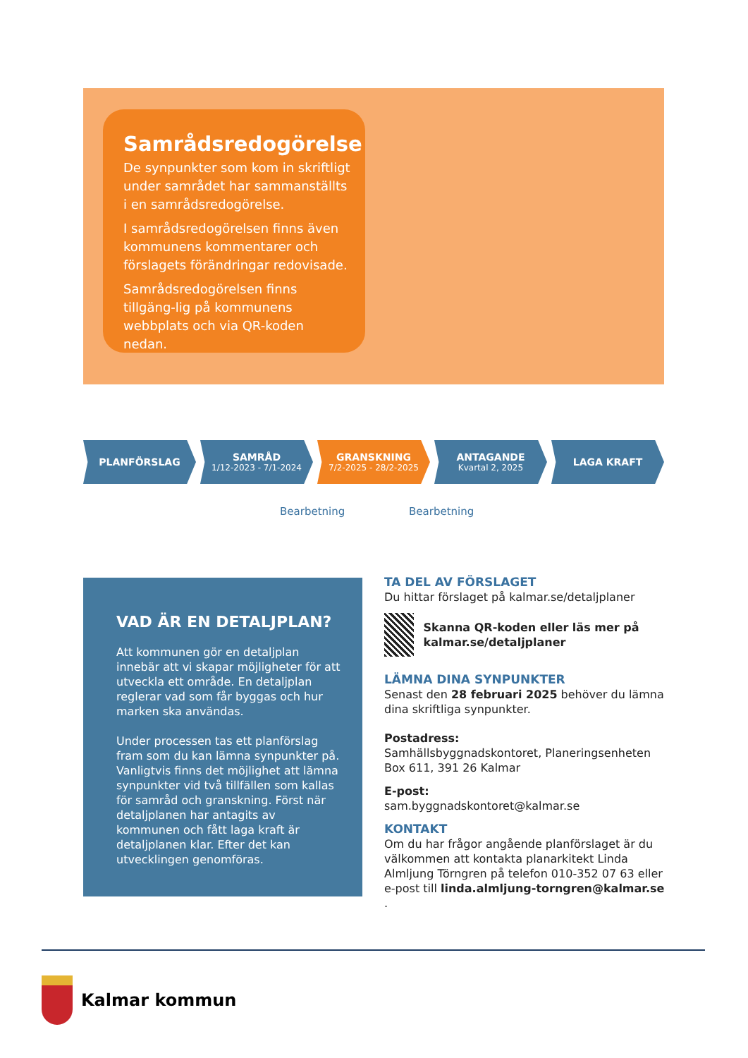Samrådsredogörelse
De synpunkter som kom in skriftligt under samrådet har sammanställts i en samrådsredogörelse.
I samrådsredogörelsen finns även kommunens kommentarer och förslagets förändringar redovisade.
Samrådsredogörelsen finns tillgäng-lig på kommunens webbplats och via QR-koden nedan.
PLANFÖRSLAG SAMRÅD
1/12-2023 - 7/1-2024
GRANSKNING
7/2-2025 - 28/2-2025
ANTAGANDE
Kvartal 2, 2025
LAGA KRAFT
Bearbetning Bearbetning
VAD ÄR EN DETALJPLAN?
Att kommunen gör en detaljplan innebär att vi skapar möjligheter för att utveckla ett område. En detaljplan reglerar vad som får byggas och hur marken ska användas.
Under processen tas ett planförslag fram som du kan lämna synpunkter på. Vanligtvis finns det möjlighet att lämna synpunkter vid två tillfällen som kallas för samråd och granskning. Först när detaljplanen har antagits av kommunen och fått laga kraft är detaljplanen klar. Efter det kan utvecklingen genomföras.
TA DEL AV FÖRSLAGET
Du hittar förslaget på kalmar.se/detaljplaner
Skanna QR-koden eller läs mer på kalmar.se/detaljplaner
LÄMNA DINA SYNPUNKTER
Senast den 28 februari 2025 behöver du lämna dina skriftliga synpunkter.
Postadress:
Samhällsbyggnadskontoret, Planeringsenheten
Box 611, 391 26 Kalmar
E-post:
sam.byggnadskontoret@kalmar.se
KONTAKT
Om du har frågor angående planförslaget är du välkommen att kontakta planarkitekt Linda Almljung Törngren på telefon 010-352 07 63 eller e-post till linda.almljung-torngren@kalmar.se .
Kalmar kommun